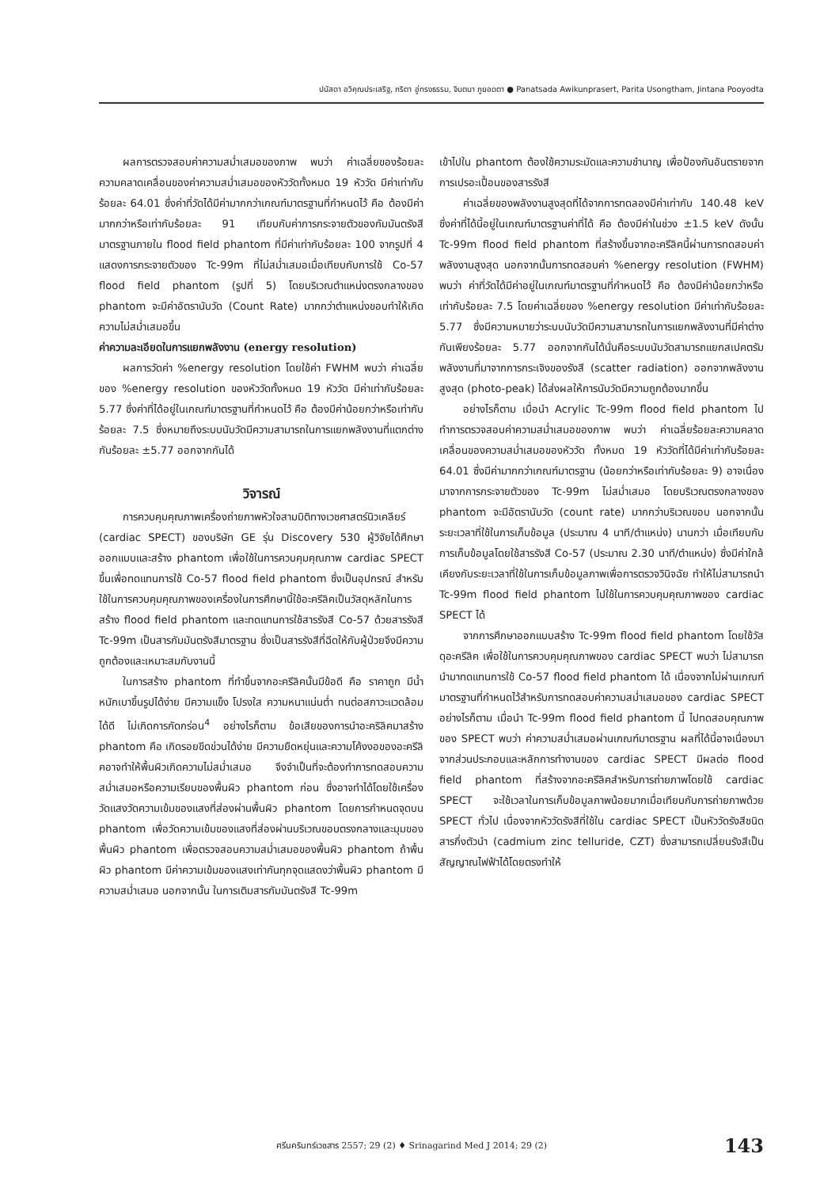ปนัสดา อวิคุณประเสริฐ, ภริตา อู่ทรงธรรม, จินตนา ภูยอดตา ● Panatsada Awikunprasert, Parita Usongtham, Jintana Pooyodta
ผลการตรวจสอบค่าความสม่ำเสมอของภาพ พบว่า ค่าเฉลี่ยของร้อยละความคลาดเคลื่อนของค่าความสม่ำเสมอของหัววัดทั้งหมด 19 หัววัด มีค่าเท่ากับร้อยละ 64.01 ซึ่งค่าที่วัดได้มีค่ามากกว่าเกณฑ์มาตรฐานที่กำหนดไว้ คือ ต้องมีค่ามากกว่าหรือเท่ากับร้อยละ 91 เทียบกับค่าการกระจายตัวของกัมมันตรังสีมาตรฐานภายใน flood field phantom ที่มีค่าเท่ากับร้อยละ 100 จากรูปที่ 4 แสดงการกระจายตัวของ Tc-99m ที่ไม่สม่ำเสมอเมื่อเทียบกับการใช้ Co-57 flood field phantom (รูปที่ 5) โดยบริเวณตำแหน่งตรงกลางของ phantom จะมีค่าอัตรานับวัด (Count Rate) มากกว่าตำแหน่งขอบทำให้เกิดความไม่สม่ำเสมอขึ้น
ค่าความละเอียดในการแยกพลังงาน (energy resolution)
ผลการวัดค่า %energy resolution โดยใช้ค่า FWHM พบว่า ค่าเฉลี่ยของ %energy resolution ของหัววัดทั้งหมด 19 หัววัด มีค่าเท่ากับร้อยละ 5.77 ซึ่งค่าที่ได้อยู่ในเกณฑ์มาตรฐานที่กำหนดไว้ คือ ต้องมีค่าน้อยกว่าหรือเท่ากับร้อยละ 7.5 ซึ่งหมายถึงระบบนับวัดมีความสามารถในการแยกพลังงานที่แตกต่างกันร้อยละ ±5.77 ออกจากกันได้
วิจารณ์
การควบคุมคุณภาพเครื่องถ่ายภาพหัวใจสามมิติทางเวชศาสตร์นิวเคลียร์ (cardiac SPECT) ของบริษัท GE รุ่น Discovery 530 ผู้วิจัยได้ศึกษาออกแบบและสร้าง phantom เพื่อใช้ในการควบคุมคุณภาพ cardiac SPECT ขึ้นเพื่อทดแทนการใช้ Co-57 flood field phantom ซึ่งเป็นอุปกรณ์ สำหรับใช้ในการควบคุมคุณภาพของเครื่องในการศึกษานี้ใช้อะครีลิคเป็นวัสดุหลักในการสร้าง flood field phantom และทดแทนการใช้สารรังสี Co-57 ด้วยสารรังสี Tc-99m เป็นสารกัมมันตรังสีมาตรฐาน ซึ่งเป็นสารรังสีที่ฉีดให้กับผู้ป่วยจึงมีความถูกต้องและเหมาะสมกับงานนี้
ในการสร้าง phantom ที่ทำขึ้นจากอะครีลิคนั้นมีข้อดี คือ ราคาถูก มีน้ำหนักเบาขึ้นรูปได้ง่าย มีความแข็ง โปรงใส ความหนาแน่นต่ำ ทนต่อสภาวะแวดล้อมได้ดี ไม่เกิดการกัดกร่อน<sup>4</sup> อย่างไรก็ตาม ข้อเสียของการนำอะคริลิคมาสร้าง phantom คือ เกิดรอยขีดข่วนได้ง่าย มีความยืดหยุ่นและความโค้งงอของอะครีลิคอาจทำให้พื้นผิวเกิดความไม่สม่ำเสมอ จึงจำเป็นที่จะต้องทำการทดสอบความสม่ำเสมอหรือความเรียบของพื้นผิว phantom ก่อน ซึ่งอาจทำได้โดยใช้เครื่องวัดแสงวัดความเข้มของแสงที่ส่องผ่านพื้นผิว phantom โดยการกำหนดจุดบน phantom เพื่อวัดความเข้มของแสงที่ส่องผ่านบริเวณขอบตรงกลางและมุมของพื้นผิว phantom เพื่อตรวจสอบความสม่ำเสมอของพื้นผิว phantom ถ้าพื้นผิว phantom มีค่าความเข้มของแสงเท่ากันทุกจุดแสดงว่าพื้นผิว phantom มีความสม่ำเสมอ นอกจากนั้น ในการเติมสารกัมมันตรังสี Tc-99m
เข้าไปใน phantom ต้องใช้ความระมัดและความชำนาญ เพื่อป้องกันอันตรายจากการเปรอะเปื้อนของสารรังสี
ค่าเฉลี่ยของพลังงานสูงสุดที่ได้จากการทดลองมีค่าเท่ากับ 140.48 keV ซึ่งค่าที่ได้นี้อยู่ในเกณฑ์มาตรฐานค่าที่ได้ คือ ต้องมีค่าในช่วง ±1.5 keV ดังนั้น Tc-99m flood field phantom ที่สร้างขึ้นจากอะครีลิคนี้ผ่านการทดสอบค่าพลังงานสูงสุด นอกจากนั้นการทดสอบค่า %energy resolution (FWHM) พบว่า ค่าที่วัดได้มีค่าอยู่ในเกณฑ์มาตรฐานที่กำหนดไว้ คือ ต้องมีค่าน้อยกว่าหรือเท่ากับร้อยละ 7.5 โดยค่าเฉลี่ยของ %energy resolution มีค่าเท่ากับร้อยละ 5.77 ซึ่งมีความหมายว่าระบบนับวัดมีความสามารถในการแยกพลังงานที่มีค่าต่างกันเพียงร้อยละ 5.77 ออกจากกันได้นั่นคือระบบนับวัดสามารถแยกสเปคตรัมพลังงานที่มาจากการกระเจิงของรังสี (scatter radiation) ออกจากพลังงานสูงสุด (photo-peak) ได้ส่งผลให้การนับวัดมีความถูกต้องมากขึ้น
อย่างไรก็ตาม เมื่อนำ Acrylic Tc-99m flood field phantom ไปทำการตรวจสอบค่าความสม่ำเสมอของภาพ พบว่า ค่าเฉลี่ยร้อยละความคลาดเคลื่อนของความสม่ำเสมอของหัววัด ทั้งหมด 19 หัววัดที่ได้มีค่าเท่ากับร้อยละ 64.01 ซึ่งมีค่ามากกว่าเกณฑ์มาตรฐาน (น้อยกว่าหรือเท่ากับร้อยละ 9) อาจเนื่องมาจากการกระจายตัวของ Tc-99m ไม่สม่ำเสมอ โดยบริเวณตรงกลางของ phantom จะมีอัตรานับวัด (count rate) มากกว่าบริเวณขอบ นอกจากนั้น ระยะเวลาที่ใช้ในการเก็บข้อมูล (ประมาณ 4 นาที/ตำแหน่ง) นานกว่า เมื่อเทียบกับการเก็บข้อมูลโดยใช้สารรังสี Co-57 (ประมาณ 2.30 นาที/ตำแหน่ง) ซึ่งมีค่าใกล้เคียงกับระยะเวลาที่ใช้ในการเก็บข้อมูลภาพเพื่อการตรวจวินิจฉัย ทำให้ไม่สามารถนำ Tc-99m flood field phantom ไปใช้ในการควบคุมคุณภาพของ cardiac SPECT ได้
จากการศึกษาออกแบบสร้าง Tc-99m flood field phantom โดยใช้วัสดุอะครีลิค เพื่อใช้ในการควบคุมคุณภาพของ cardiac SPECT พบว่า ไม่สามารถนำมาทดแทนการใช้ Co-57 flood field phantom ได้ เนื่องจากไม่ผ่านเกณฑ์มาตรฐานที่กำหนดไว้สำหรับการทดสอบค่าความสม่ำเสมอของ cardiac SPECT อย่างไรก็ตาม เมื่อนำ Tc-99m flood field phantom นี้ ไปทดสอบคุณภาพของ SPECT พบว่า ค่าความสม่ำเสมอผ่านเกณฑ์มาตรฐาน ผลที่ได้นี้อาจเนื่องมาจากส่วนประกอบและหลักการทำงานของ cardiac SPECT มีผลต่อ flood field phantom ที่สร้างจากอะครีลิคสำหรับการถ่ายภาพโดยใช้ cardiac SPECT จะใช้เวลาในการเก็บข้อมูลภาพน้อยมากเมื่อเทียบกับการถ่ายภาพด้วย SPECT ทั่วไป เนื่องจากหัววัดรังสีที่ใช้ใน cardiac SPECT เป็นหัววัดรังสีชนิดสารกึ่งตัวนำ (cadmium zinc telluride, CZT) ซึ่งสามารถเปลี่ยนรังสีเป็นสัญญาณไฟฟ้าได้โดยตรงทำให้
ศรีนครินทร์เวชสาร 2557; 29 (2) ♦ Srinagarind Med J 2014; 29 (2) 143